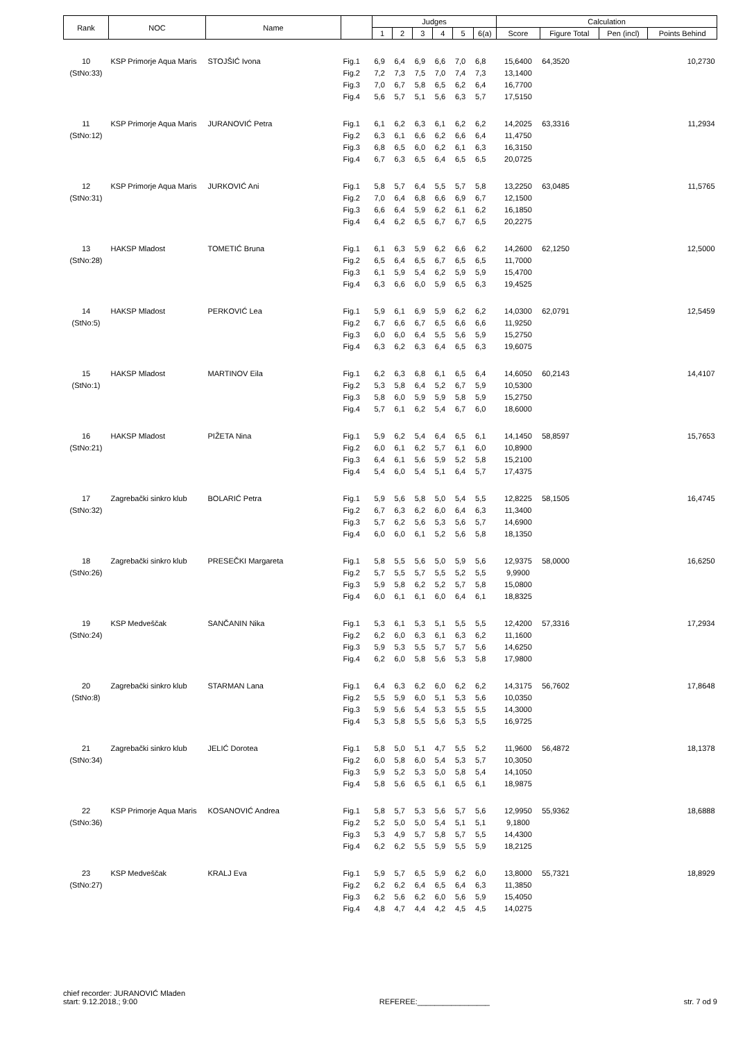| Rank | NOC | Name | | Judges | | | | | | Calculation | | | |
| --- | --- | --- | --- | --- | --- | --- | --- | --- | --- | --- | --- | --- | --- |
| | | | | 1 | 2 | 3 | 4 | 5 | 6(a) | Score | Figure Total | Pen (incl) | Points Behind |
| 10 | KSP Primorje Aqua Maris | STOJŠIĆ Ivona | Fig.1 | 6,9 | 6,4 | 6,9 | 6,6 | 7,0 | 6,8 | 15,6400 | 64,3520 | | 10,2730 |
| (StNo:33) | | | Fig.2 | 7,2 | 7,3 | 7,5 | 7,0 | 7,4 | 7,3 | 13,1400 | | | |
| | | | Fig.3 | 7,0 | 6,7 | 5,8 | 6,5 | 6,2 | 6,4 | 16,7700 | | | |
| | | | Fig.4 | 5,6 | 5,7 | 5,1 | 5,6 | 6,3 | 5,7 | 17,5150 | | | |
| 11 | KSP Primorje Aqua Maris | JURANOVIĆ Petra | Fig.1 | 6,1 | 6,2 | 6,3 | 6,1 | 6,2 | 6,2 | 14,2025 | 63,3316 | | 11,2934 |
| (StNo:12) | | | Fig.2 | 6,3 | 6,1 | 6,6 | 6,2 | 6,6 | 6,4 | 11,4750 | | | |
| | | | Fig.3 | 6,8 | 6,5 | 6,0 | 6,2 | 6,1 | 6,3 | 16,3150 | | | |
| | | | Fig.4 | 6,7 | 6,3 | 6,5 | 6,4 | 6,5 | 6,5 | 20,0725 | | | |
| 12 | KSP Primorje Aqua Maris | JURKOVIĆ Ani | Fig.1 | 5,8 | 5,7 | 6,4 | 5,5 | 5,7 | 5,8 | 13,2250 | 63,0485 | | 11,5765 |
| (StNo:31) | | | Fig.2 | 7,0 | 6,4 | 6,8 | 6,6 | 6,9 | 6,7 | 12,1500 | | | |
| | | | Fig.3 | 6,6 | 6,4 | 5,9 | 6,2 | 6,1 | 6,2 | 16,1850 | | | |
| | | | Fig.4 | 6,4 | 6,2 | 6,5 | 6,7 | 6,7 | 6,5 | 20,2275 | | | |
| 13 | HAKSP Mladost | TOMETIĆ Bruna | Fig.1 | 6,1 | 6,3 | 5,9 | 6,2 | 6,6 | 6,2 | 14,2600 | 62,1250 | | 12,5000 |
| (StNo:28) | | | Fig.2 | 6,5 | 6,4 | 6,5 | 6,7 | 6,5 | 6,5 | 11,7000 | | | |
| | | | Fig.3 | 6,1 | 5,9 | 5,4 | 6,2 | 5,9 | 5,9 | 15,4700 | | | |
| | | | Fig.4 | 6,3 | 6,6 | 6,0 | 5,9 | 6,5 | 6,3 | 19,4525 | | | |
| 14 | HAKSP Mladost | PERKOVIĆ Lea | Fig.1 | 5,9 | 6,1 | 6,9 | 5,9 | 6,2 | 6,2 | 14,0300 | 62,0791 | | 12,5459 |
| (StNo:5) | | | Fig.2 | 6,7 | 6,6 | 6,7 | 6,5 | 6,6 | 6,6 | 11,9250 | | | |
| | | | Fig.3 | 6,0 | 6,0 | 6,4 | 5,5 | 5,6 | 5,9 | 15,2750 | | | |
| | | | Fig.4 | 6,3 | 6,2 | 6,3 | 6,4 | 6,5 | 6,3 | 19,6075 | | | |
| 15 | HAKSP Mladost | MARTINOV Eila | Fig.1 | 6,2 | 6,3 | 6,8 | 6,1 | 6,5 | 6,4 | 14,6050 | 60,2143 | | 14,4107 |
| (StNo:1) | | | Fig.2 | 5,3 | 5,8 | 6,4 | 5,2 | 6,7 | 5,9 | 10,5300 | | | |
| | | | Fig.3 | 5,8 | 6,0 | 5,9 | 5,9 | 5,8 | 5,9 | 15,2750 | | | |
| | | | Fig.4 | 5,7 | 6,1 | 6,2 | 5,4 | 6,7 | 6,0 | 18,6000 | | | |
| 16 | HAKSP Mladost | PIŽETA Nina | Fig.1 | 5,9 | 6,2 | 5,4 | 6,4 | 6,5 | 6,1 | 14,1450 | 58,8597 | | 15,7653 |
| (StNo:21) | | | Fig.2 | 6,0 | 6,1 | 6,2 | 5,7 | 6,1 | 6,0 | 10,8900 | | | |
| | | | Fig.3 | 6,4 | 6,1 | 5,6 | 5,9 | 5,2 | 5,8 | 15,2100 | | | |
| | | | Fig.4 | 5,4 | 6,0 | 5,4 | 5,1 | 6,4 | 5,7 | 17,4375 | | | |
| 17 | Zagrebački sinkro klub | BOLARIĆ Petra | Fig.1 | 5,9 | 5,6 | 5,8 | 5,0 | 5,4 | 5,5 | 12,8225 | 58,1505 | | 16,4745 |
| (StNo:32) | | | Fig.2 | 6,7 | 6,3 | 6,2 | 6,0 | 6,4 | 6,3 | 11,3400 | | | |
| | | | Fig.3 | 5,7 | 6,2 | 5,6 | 5,3 | 5,6 | 5,7 | 14,6900 | | | |
| | | | Fig.4 | 6,0 | 6,0 | 6,1 | 5,2 | 5,6 | 5,8 | 18,1350 | | | |
| 18 | Zagrebački sinkro klub | PRESEČKI Margareta | Fig.1 | 5,8 | 5,5 | 5,6 | 5,0 | 5,9 | 5,6 | 12,9375 | 58,0000 | | 16,6250 |
| (StNo:26) | | | Fig.2 | 5,7 | 5,5 | 5,7 | 5,5 | 5,2 | 5,5 | 9,9900 | | | |
| | | | Fig.3 | 5,9 | 5,8 | 6,2 | 5,2 | 5,7 | 5,8 | 15,0800 | | | |
| | | | Fig.4 | 6,0 | 6,1 | 6,1 | 6,0 | 6,4 | 6,1 | 18,8325 | | | |
| 19 | KSP Medveščak | SANČANIN Nika | Fig.1 | 5,3 | 6,1 | 5,3 | 5,1 | 5,5 | 5,5 | 12,4200 | 57,3316 | | 17,2934 |
| (StNo:24) | | | Fig.2 | 6,2 | 6,0 | 6,3 | 6,1 | 6,3 | 6,2 | 11,1600 | | | |
| | | | Fig.3 | 5,9 | 5,3 | 5,5 | 5,7 | 5,7 | 5,6 | 14,6250 | | | |
| | | | Fig.4 | 6,2 | 6,0 | 5,8 | 5,6 | 5,3 | 5,8 | 17,9800 | | | |
| 20 | Zagrebački sinkro klub | STARMAN Lana | Fig.1 | 6,4 | 6,3 | 6,2 | 6,0 | 6,2 | 6,2 | 14,3175 | 56,7602 | | 17,8648 |
| (StNo:8) | | | Fig.2 | 5,5 | 5,9 | 6,0 | 5,1 | 5,3 | 5,6 | 10,0350 | | | |
| | | | Fig.3 | 5,9 | 5,6 | 5,4 | 5,3 | 5,5 | 5,5 | 14,3000 | | | |
| | | | Fig.4 | 5,3 | 5,8 | 5,5 | 5,6 | 5,3 | 5,5 | 16,9725 | | | |
| 21 | Zagrebački sinkro klub | JELIĆ Dorotea | Fig.1 | 5,8 | 5,0 | 5,1 | 4,7 | 5,5 | 5,2 | 11,9600 | 56,4872 | | 18,1378 |
| (StNo:34) | | | Fig.2 | 6,0 | 5,8 | 6,0 | 5,4 | 5,3 | 5,7 | 10,3050 | | | |
| | | | Fig.3 | 5,9 | 5,2 | 5,3 | 5,0 | 5,8 | 5,4 | 14,1050 | | | |
| | | | Fig.4 | 5,8 | 5,6 | 6,5 | 6,1 | 6,5 | 6,1 | 18,9875 | | | |
| 22 | KSP Primorje Aqua Maris | KOSANOVIĆ Andrea | Fig.1 | 5,8 | 5,7 | 5,3 | 5,6 | 5,7 | 5,6 | 12,9950 | 55,9362 | | 18,6888 |
| (StNo:36) | | | Fig.2 | 5,2 | 5,0 | 5,0 | 5,4 | 5,1 | 5,1 | 9,1800 | | | |
| | | | Fig.3 | 5,3 | 4,9 | 5,7 | 5,8 | 5,7 | 5,5 | 14,4300 | | | |
| | | | Fig.4 | 6,2 | 6,2 | 5,5 | 5,9 | 5,5 | 5,9 | 18,2125 | | | |
| 23 | KSP Medveščak | KRALJ Eva | Fig.1 | 5,9 | 5,7 | 6,5 | 5,9 | 6,2 | 6,0 | 13,8000 | 55,7321 | | 18,8929 |
| (StNo:27) | | | Fig.2 | 6,2 | 6,2 | 6,4 | 6,5 | 6,4 | 6,3 | 11,3850 | | | |
| | | | Fig.3 | 6,2 | 5,6 | 6,2 | 6,0 | 5,6 | 5,9 | 15,4050 | | | |
| | | | Fig.4 | 4,8 | 4,7 | 4,4 | 4,2 | 4,5 | 4,5 | 14,0275 | | | |
chief recorder: JURANOVIĆ Mladen
start: 9.12.2018.; 9:00
REFEREE:_________________
str. 7 od 9